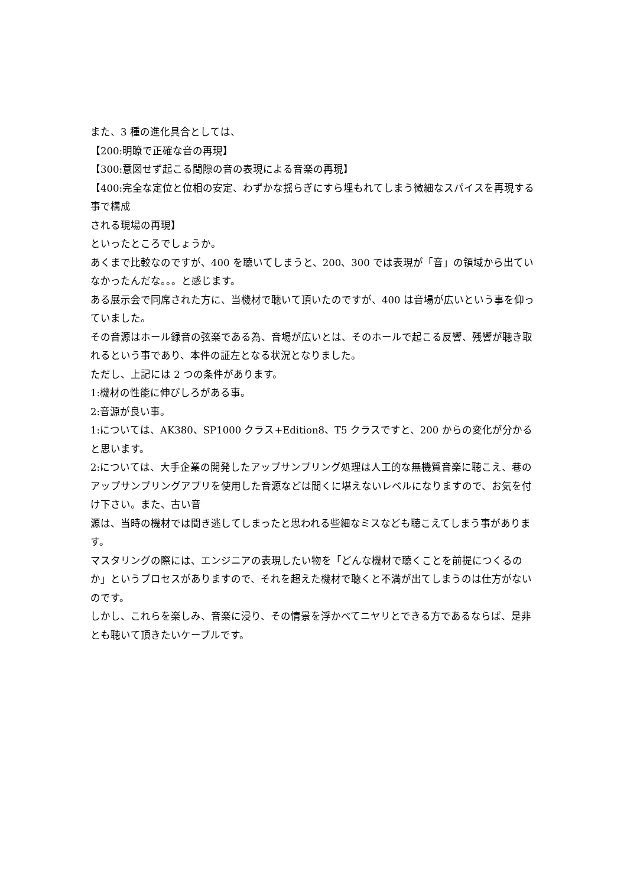また、3 種の進化具合としては、
【200:明瞭で正確な音の再現】
【300:意図せず起こる間隙の音の表現による音楽の再現】
【400:完全な定位と位相の安定、わずかな揺らぎにすら埋もれてしまう微細なスパイスを再現する事で構成
される現場の再現】
といったところでしょうか。
あくまで比較なのですが、400 を聴いてしまうと、200、300 では表現が「音」の領域から出ていなかったんだな。。。と感じます。
ある展示会で同席された方に、当機材で聴いて頂いたのですが、400 は音場が広いという事を仰っていました。
その音源はホール録音の弦楽である為、音場が広いとは、そのホールで起こる反響、残響が聴き取れるという事であり、本件の証左となる状況となりました。
ただし、上記には 2 つの条件があります。
1:機材の性能に伸びしろがある事。
2:音源が良い事。
1:については、AK380、SP1000 クラス+Edition8、T5 クラスですと、200 からの変化が分かると思います。
2:については、大手企業の開発したアップサンプリング処理は人工的な無機質音楽に聴こえ、巷のアップサンプリングアプリを使用した音源などは聞くに堪えないレベルになりますので、お気を付け下さい。また、古い音
源は、当時の機材では聞き逃してしまったと思われる些細なミスなども聴こえてしまう事があります。
マスタリングの際には、エンジニアの表現したい物を「どんな機材で聴くことを前提につくるのか」というプロセスがありますので、それを超えた機材で聴くと不満が出てしまうのは仕方がないのです。
しかし、これらを楽しみ、音楽に浸り、その情景を浮かべてニヤリとできる方であるならば、是非とも聴いて頂きたいケーブルです。